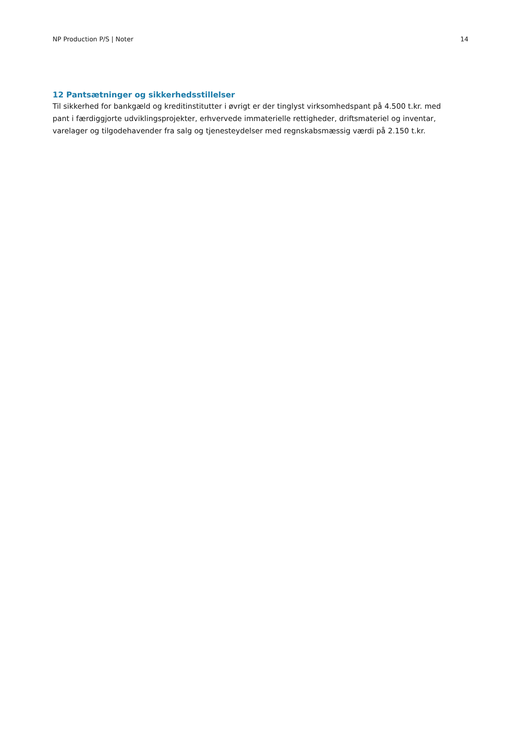NP Production P/S | Noter 14
12 Pantsætninger og sikkerhedsstillelser
Til sikkerhed for bankgæld og kreditinstitutter i øvrigt er der tinglyst virksomhedspant på 4.500 t.kr. med
pant i færdiggjorte udviklingsprojekter, erhvervede immaterielle rettigheder, driftsmateriel og inventar, varelager og tilgodehavender fra salg og tjenesteydelser med regnskabsmæssig værdi på 2.150 t.kr.